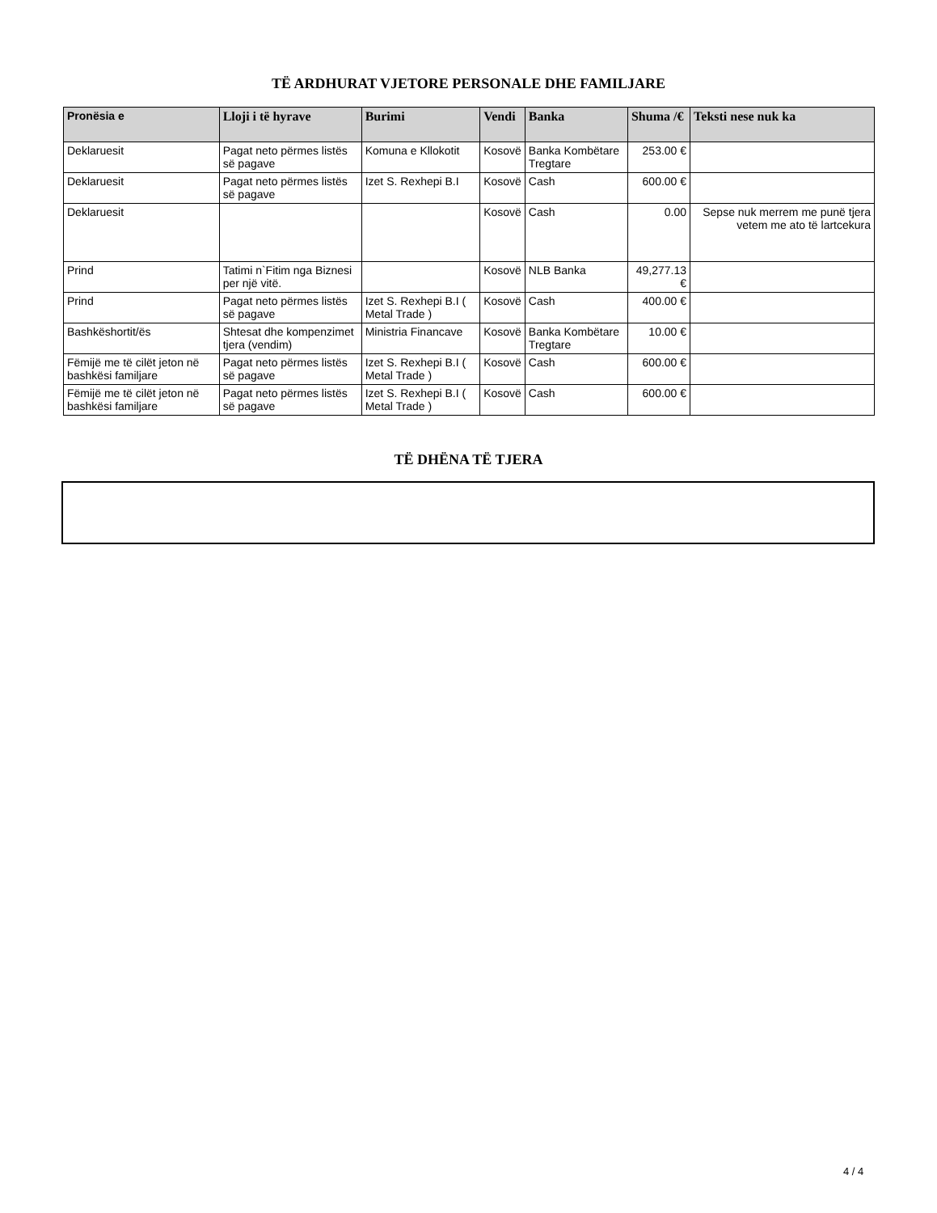TË ARDHURAT VJETORE PERSONALE DHE FAMILJARE
| Pronësia e | Lloji i të hyrave | Burimi | Vendi | Banka | Shuma /€ | Teksti nese nuk ka |
| --- | --- | --- | --- | --- | --- | --- |
| Deklaruesit | Pagat neto përmes listës së pagave | Komuna e Kllokotit | Kosovë | Banka Kombëtare Tregtare | 253.00 € | |
| Deklaruesit | Pagat neto përmes listës së pagave | Izet S. Rexhepi B.I | Kosovë | Cash | 600.00 € | |
| Deklaruesit | | | Kosovë | Cash | 0.00 | Sepse nuk merrem me punë tjera vetem me ato të lartcekura |
| Prind | Tatimi n`Fitim nga Biznesi per një vitë. | | Kosovë | NLB Banka | 49,277.13 € | |
| Prind | Pagat neto përmes listës së pagave | Izet S. Rexhepi B.I ( Metal Trade ) | Kosovë | Cash | 400.00 € | |
| Bashkëshortit/ës | Shtesat dhe kompenzimet tjera (vendim) | Ministria Financave | Kosovë | Banka Kombëtare Tregtare | 10.00 € | |
| Fëmijë me të cilët jeton në bashkësi familjare | Pagat neto përmes listës së pagave | Izet S. Rexhepi B.I ( Metal Trade ) | Kosovë | Cash | 600.00 € | |
| Fëmijë me të cilët jeton në bashkësi familjare | Pagat neto përmes listës së pagave | Izet S. Rexhepi B.I ( Metal Trade ) | Kosovë | Cash | 600.00 € | |
TË DHËNA TË TJERA
4 / 4